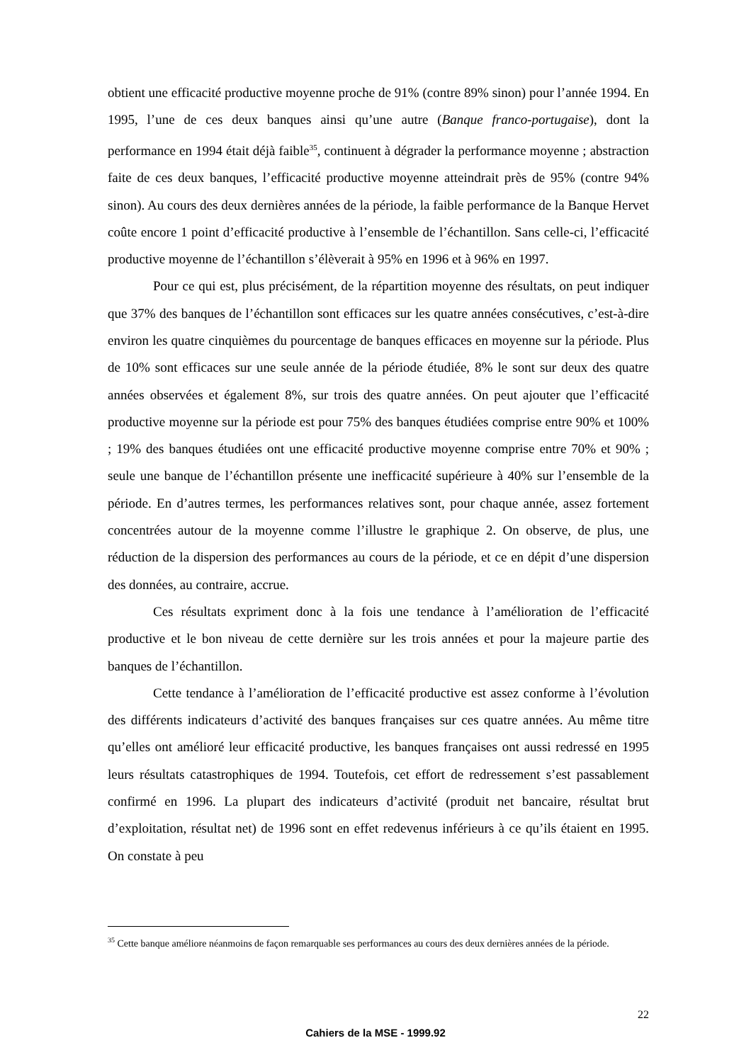obtient une efficacité productive moyenne proche de 91% (contre 89% sinon) pour l’année 1994. En 1995, l’une de ces deux banques ainsi qu’une autre (Banque franco-portugaise), dont la performance en 1994 était déjà faible<sup>35</sup>, continuent à dégrader la performance moyenne ; abstraction faite de ces deux banques, l’efficacité productive moyenne atteindrait près de 95% (contre 94% sinon). Au cours des deux dernières années de la période, la faible performance de la Banque Hervet coûte encore 1 point d’efficacité productive à l’ensemble de l’échantillon. Sans celle-ci, l’efficacité productive moyenne de l’échantillon s’élèverait à 95% en 1996 et à 96% en 1997.
Pour ce qui est, plus précisément, de la répartition moyenne des résultats, on peut indiquer que 37% des banques de l’échantillon sont efficaces sur les quatre années consécutives, c’est-à-dire environ les quatre cinquièmes du pourcentage de banques efficaces en moyenne sur la période. Plus de 10% sont efficaces sur une seule année de la période étudiée, 8% le sont sur deux des quatre années observées et également 8%, sur trois des quatre années. On peut ajouter que l’efficacité productive moyenne sur la période est pour 75% des banques étudiées comprise entre 90% et 100% ; 19% des banques étudiées ont une efficacité productive moyenne comprise entre 70% et 90% ; seule une banque de l’échantillon présente une inefficacité supérieure à 40% sur l’ensemble de la période. En d’autres termes, les performances relatives sont, pour chaque année, assez fortement concentrées autour de la moyenne comme l’illustre le graphique 2. On observe, de plus, une réduction de la dispersion des performances au cours de la période, et ce en dépit d’une dispersion des données, au contraire, accrue.
Ces résultats expriment donc à la fois une tendance à l’amélioration de l’efficacité productive et le bon niveau de cette dernière sur les trois années et pour la majeure partie des banques de l’échantillon.
Cette tendance à l’amélioration de l’efficacité productive est assez conforme à l’évolution des différents indicateurs d’activité des banques françaises sur ces quatre années. Au même titre qu’elles ont amélioré leur efficacité productive, les banques françaises ont aussi redressé en 1995 leurs résultats catastrophiques de 1994. Toutefois, cet effort de redressement s’est passablement confirmé en 1996. La plupart des indicateurs d’activité (produit net bancaire, résultat brut d’exploitation, résultat net) de 1996 sont en effet redevenus inférieurs à ce qu’ils étaient en 1995. On constate à peu
<sup>35</sup> Cette banque améliore néanmoins de façon remarquable ses performances au cours des deux dernières années de la période.
22
Cahiers de la MSE - 1999.92